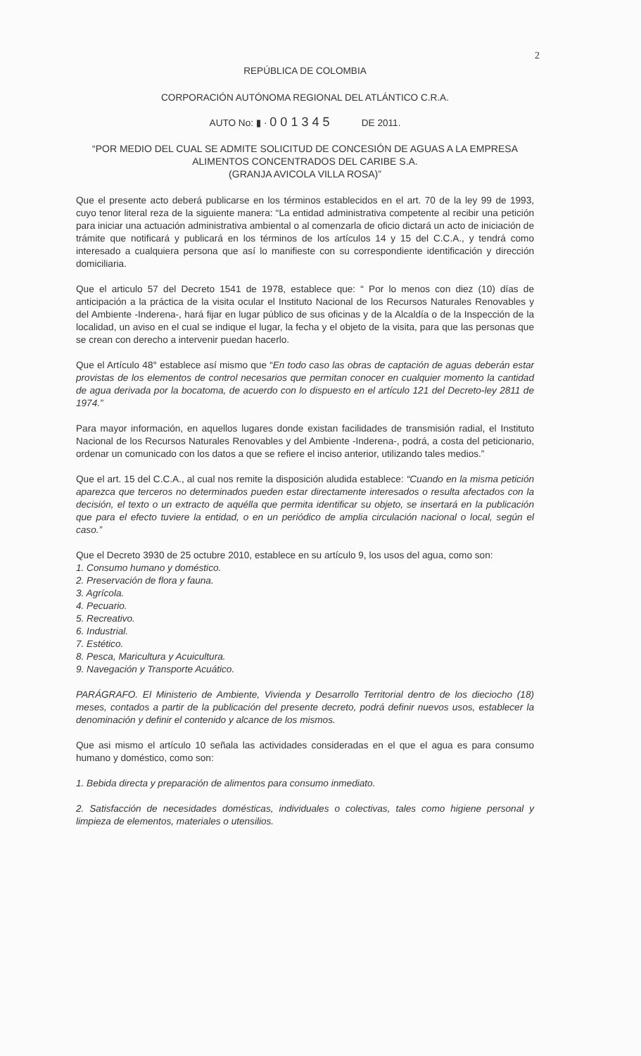2
REPÚBLICA DE COLOMBIA
CORPORACIÓN AUTÓNOMA REGIONAL DEL ATLÁNTICO C.R.A.
AUTO No: ▮ · 0 0 1 3 4 5 DE 2011.
“POR MEDIO DEL CUAL SE ADMITE SOLICITUD DE CONCESIÓN DE AGUAS A LA EMPRESA ALIMENTOS CONCENTRADOS DEL CARIBE S.A.
(GRANJA AVICOLA VILLA ROSA)”
Que el presente acto deberá publicarse en los términos establecidos en el art. 70 de la ley 99 de 1993, cuyo tenor literal reza de la siguiente manera: “La entidad administrativa competente al recibir una petición para iniciar una actuación administrativa ambiental o al comenzarla de oficio dictará un acto de iniciación de trámite que notificará y publicará en los términos de los artículos 14 y 15 del C.C.A., y tendrá como interesado a cualquiera persona que así lo manifieste con su correspondiente identificación y dirección domiciliaria.
Que el articulo 57 del Decreto 1541 de 1978, establece que: “ Por lo menos con diez (10) días de anticipación a la práctica de la visita ocular el Instituto Nacional de los Recursos Naturales Renovables y del Ambiente -Inderena-, hará fijar en lugar público de sus oficinas y de la Alcaldía o de la Inspección de la localidad, un aviso en el cual se indique el lugar, la fecha y el objeto de la visita, para que las personas que se crean con derecho a intervenir puedan hacerlo.
Que el Artículo 48° establece así mismo que “En todo caso las obras de captación de aguas deberán estar provistas de los elementos de control necesarios que permitan conocer en cualquier momento la cantidad de agua derivada por la bocatoma, de acuerdo con lo dispuesto en el artículo 121 del Decreto-ley 2811 de 1974.”
Para mayor información, en aquellos lugares donde existan facilidades de transmisión radial, el Instituto Nacional de los Recursos Naturales Renovables y del Ambiente -Inderena-, podrá, a costa del peticionario, ordenar un comunicado con los datos a que se refiere el inciso anterior, utilizando tales medios.”
Que el art. 15 del C.C.A., al cual nos remite la disposición aludida establece: “Cuando en la misma petición aparezca que terceros no determinados pueden estar directamente interesados o resulta afectados con la decisión, el texto o un extracto de aquélla que permita identificar su objeto, se insertará en la publicación que para el efecto tuviere la entidad, o en un periódico de amplia circulación nacional o local, según el caso.”
Que el Decreto 3930 de 25 octubre 2010, establece en su artículo 9, los usos del agua, como son:
1. Consumo humano y doméstico.
2. Preservación de flora y fauna.
3. Agrícola.
4. Pecuario.
5. Recreativo.
6. Industrial.
7. Estético.
8. Pesca, Maricultura y Acuicultura.
9. Navegación y Transporte Acuático.
PARÁGRAFO. El Ministerio de Ambiente, Vivienda y Desarrollo Territorial dentro de los dieciocho (18) meses, contados a partir de la publicación del presente decreto, podrá definir nuevos usos, establecer la denominación y definir el contenido y alcance de los mismos.
Que asi mismo el artículo 10 señala las actividades consideradas en el que el agua es para consumo humano y doméstico, como son:
1. Bebida directa y preparación de alimentos para consumo inmediato.
2. Satisfacción de necesidades domésticas, individuales o colectivas, tales como higiene personal y limpieza de elementos, materiales o utensilios.